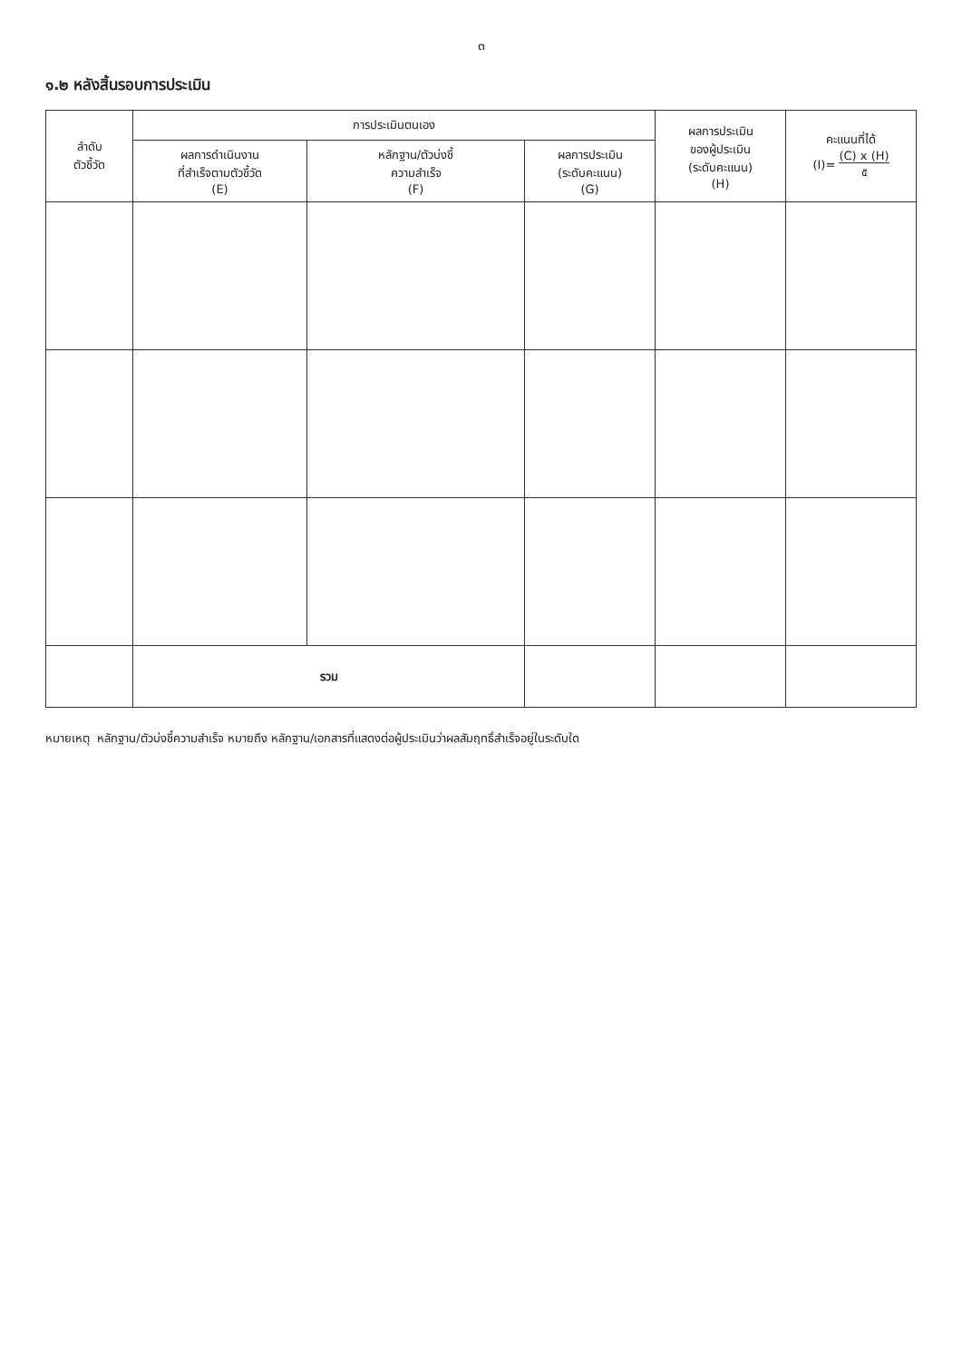๓
๑.๒ หลังสิ้นรอบการประเมิน
| ลำดับ ตัวชี้วัด | การประเมินตนเอง | | | ผลการประเมิน ของผู้ประเมิน (ระดับคะแนน) (H) | คะแนนที่ได้ (I)= (C) x (H) ๕ |
| --- | --- | --- | --- | --- | --- |
| | ผลการดำเนินงาน ที่สำเร็จตามตัวชี้วัด (E) | หลักฐาน/ตัวบ่งชี้ ความสำเร็จ (F) | ผลการประเมิน (ระดับคะแนน) (G) | | |
| | รวม | | | | |
หมายเหตุ หลักฐาน/ตัวบ่งชี้ความสำเร็จ หมายถึง หลักฐาน/เอกสารที่แสดงต่อผู้ประเมินว่าผลสัมฤทธิ์สำเร็จอยู่ในระดับใด